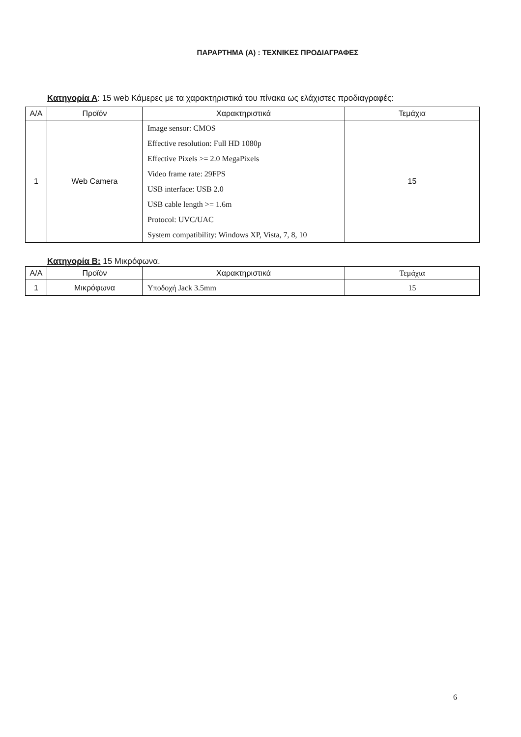ΠΑΡΑΡΤΗΜΑ (Α) : ΤΕΧΝΙΚΕΣ ΠΡΟΔΙΑΓΡΑΦΕΣ
Κατηγορία Α: 15 web Κάμερες με τα χαρακτηριστικά του πίνακα ως ελάχιστες προδιαγραφές:
| Α/Α | Προϊόν | Χαρακτηριστικά | Τεμάχια |
| --- | --- | --- | --- |
| 1 | Web Camera | Image sensor: CMOS Effective resolution: Full HD 1080p Effective Pixels >= 2.0 MegaPixels Video frame rate: 29FPS USB interface: USB 2.0 USB cable length >= 1.6m Protocol: UVC/UAC System compatibility: Windows XP, Vista, 7, 8, 10 | 15 |
Κατηγορία Β: 15 Μικρόφωνα.
| Α/Α | Προϊόν | Χαρακτηριστικά | Τεμάχια |
| --- | --- | --- | --- |
| 1 | Μικρόφωνα | Υποδοχή Jack 3.5mm | 15 |
6